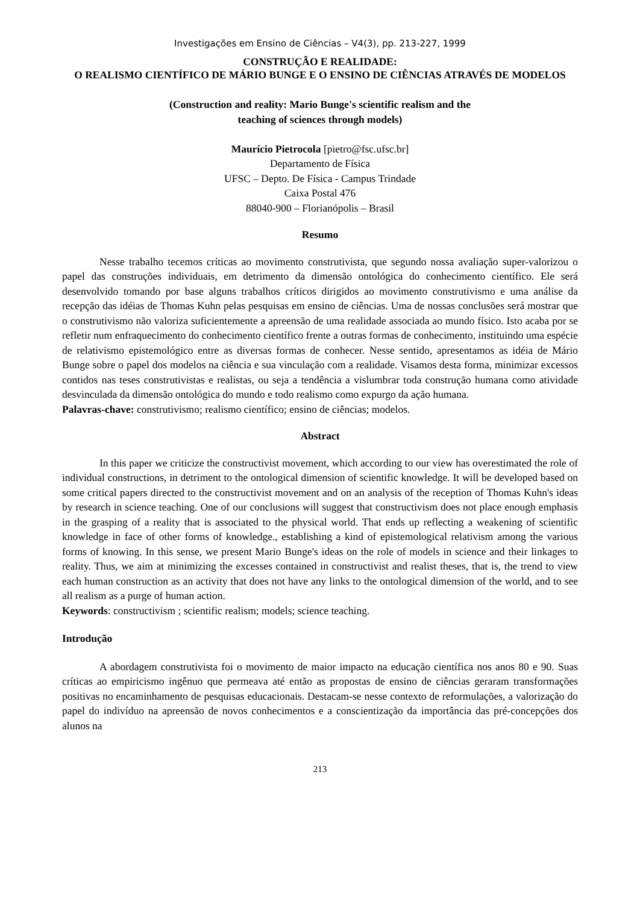Investigações em Ensino de Ciências – V4(3), pp. 213-227, 1999
CONSTRUÇÃO E REALIDADE:
O REALISMO CIENTÍFICO DE MÁRIO BUNGE E O ENSINO DE CIÊNCIAS ATRAVÉS DE MODELOS
(Construction and reality: Mario Bunge's scientific realism and the
teaching of sciences through models)
Maurício Pietrocola [pietro@fsc.ufsc.br]
Departamento de Física
UFSC – Depto. De Física - Campus Trindade
Caixa Postal 476
88040-900 – Florianópolis – Brasil
Resumo
Nesse trabalho tecemos críticas ao movimento construtivista, que segundo nossa avaliação super-valorizou o papel das construções individuais, em detrimento da dimensão ontológica do conhecimento científico. Ele será desenvolvido tomando por base alguns trabalhos críticos dirigidos ao movimento construtivismo e uma análise da recepção das idéias de Thomas Kuhn pelas pesquisas em ensino de ciências. Uma de nossas conclusões será mostrar que o construtivismo não valoriza suficientemente a apreensão de uma realidade associada ao mundo físico. Isto acaba por se refletir num enfraquecimento do conhecimento científico frente a outras formas de conhecimento, instituindo uma espécie de relativismo epistemológico entre as diversas formas de conhecer. Nesse sentido, apresentamos as idéia de Mário Bunge sobre o papel dos modelos na ciência e sua vinculação com a realidade. Visamos desta forma, minimizar excessos contidos nas teses construtivistas e realistas, ou seja a tendência a vislumbrar toda construção humana como atividade desvinculada da dimensão ontológica do mundo e todo realismo como expurgo da ação humana.
Palavras-chave: construtivismo; realismo científico; ensino de ciências; modelos.
Abstract
In this paper we criticize the constructivist movement, which according to our view has overestimated the role of individual constructions, in detriment to the ontological dimension of scientific knowledge. It will be developed based on some critical papers directed to the constructivist movement and on an analysis of the reception of Thomas Kuhn's ideas by research in science teaching. One of our conclusions will suggest that constructivism does not place enough emphasis in the grasping of a reality that is associated to the physical world. That ends up reflecting a weakening of scientific knowledge in face of other forms of knowledge., establishing a kind of epistemological relativism among the various forms of knowing. In this sense, we present Mario Bunge's ideas on the role of models in science and their linkages to reality. Thus, we aim at minimizing the excesses contained in constructivist and realist theses, that is, the trend to view each human construction as an activity that does not have any links to the ontological dimension of the world, and to see all realism as a purge of human action.
Keywords: constructivism ; scientific realism; models; science teaching.
Introdução
A abordagem construtivista foi o movimento de maior impacto na educação científica nos anos 80 e 90. Suas críticas ao empiricismo ingênuo que permeava até então as propostas de ensino de ciências geraram transformações positivas no encaminhamento de pesquisas educacionais. Destacam-se nesse contexto de reformulações, a valorização do papel do indivíduo na apreensão de novos conhecimentos e a conscientização da importância das pré-concepções dos alunos na
213